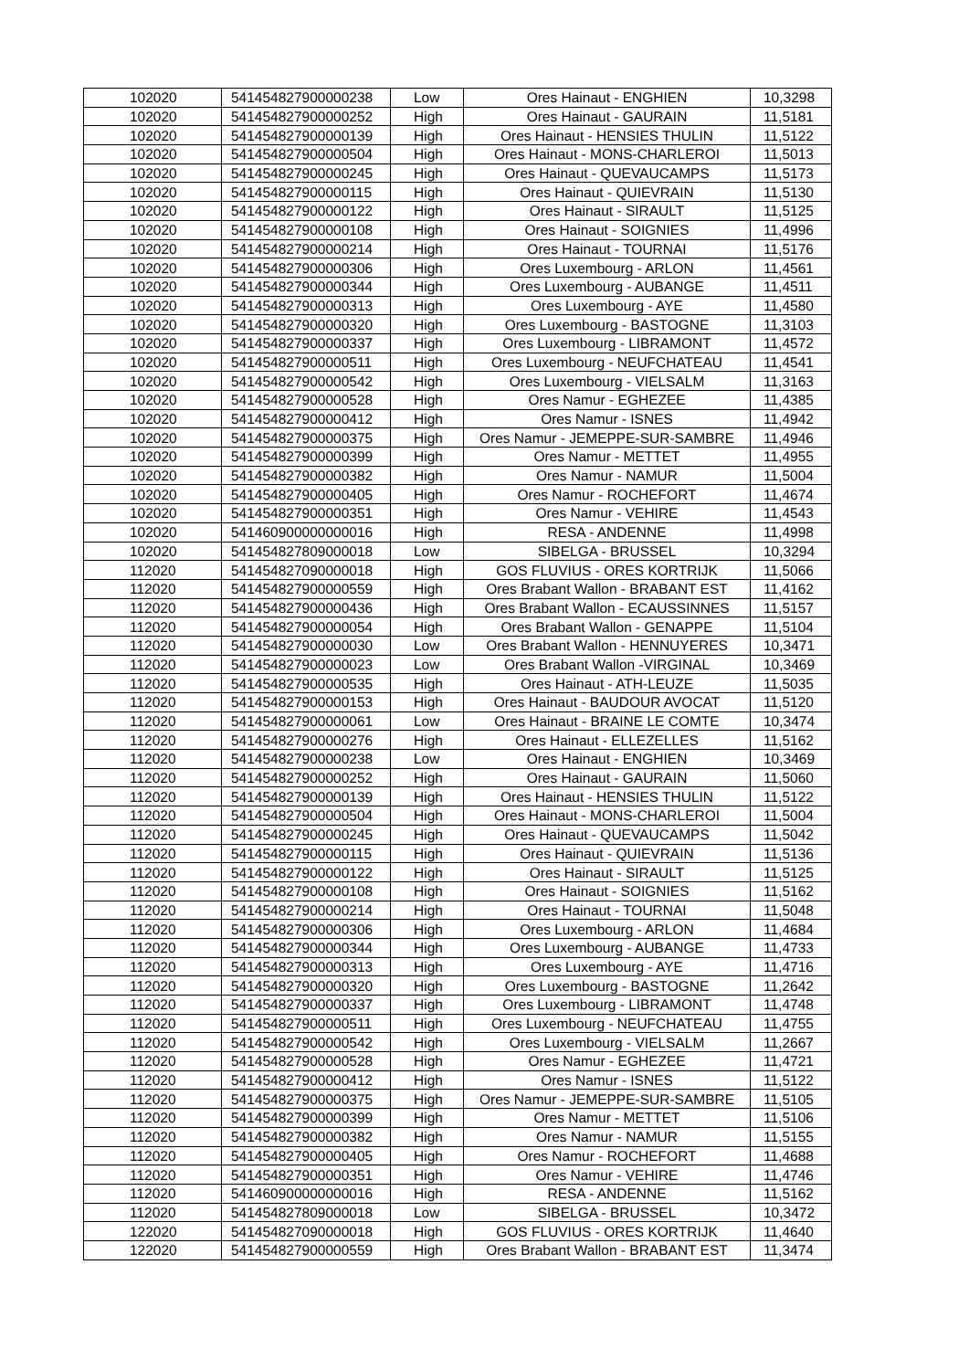| 102020 | 541454827900000238 | Low | Ores Hainaut - ENGHIEN | 10,3298 |
| 102020 | 541454827900000252 | High | Ores Hainaut - GAURAIN | 11,5181 |
| 102020 | 541454827900000139 | High | Ores Hainaut - HENSIES THULIN | 11,5122 |
| 102020 | 541454827900000504 | High | Ores Hainaut - MONS-CHARLEROI | 11,5013 |
| 102020 | 541454827900000245 | High | Ores Hainaut - QUEVAUCAMPS | 11,5173 |
| 102020 | 541454827900000115 | High | Ores Hainaut - QUIEVRAIN | 11,5130 |
| 102020 | 541454827900000122 | High | Ores Hainaut - SIRAULT | 11,5125 |
| 102020 | 541454827900000108 | High | Ores Hainaut - SOIGNIES | 11,4996 |
| 102020 | 541454827900000214 | High | Ores Hainaut - TOURNAI | 11,5176 |
| 102020 | 541454827900000306 | High | Ores Luxembourg - ARLON | 11,4561 |
| 102020 | 541454827900000344 | High | Ores Luxembourg - AUBANGE | 11,4511 |
| 102020 | 541454827900000313 | High | Ores Luxembourg - AYE | 11,4580 |
| 102020 | 541454827900000320 | High | Ores Luxembourg - BASTOGNE | 11,3103 |
| 102020 | 541454827900000337 | High | Ores Luxembourg - LIBRAMONT | 11,4572 |
| 102020 | 541454827900000511 | High | Ores Luxembourg - NEUFCHATEAU | 11,4541 |
| 102020 | 541454827900000542 | High | Ores Luxembourg - VIELSALM | 11,3163 |
| 102020 | 541454827900000528 | High | Ores Namur - EGHEZEE | 11,4385 |
| 102020 | 541454827900000412 | High | Ores Namur - ISNES | 11,4942 |
| 102020 | 541454827900000375 | High | Ores Namur - JEMEPPE-SUR-SAMBRE | 11,4946 |
| 102020 | 541454827900000399 | High | Ores Namur - METTET | 11,4955 |
| 102020 | 541454827900000382 | High | Ores Namur - NAMUR | 11,5004 |
| 102020 | 541454827900000405 | High | Ores Namur - ROCHEFORT | 11,4674 |
| 102020 | 541454827900000351 | High | Ores Namur - VEHIRE | 11,4543 |
| 102020 | 541460900000000016 | High | RESA - ANDENNE | 11,4998 |
| 102020 | 541454827809000018 | Low | SIBELGA - BRUSSEL | 10,3294 |
| 112020 | 541454827090000018 | High | GOS FLUVIUS - ORES KORTRIJK | 11,5066 |
| 112020 | 541454827900000559 | High | Ores Brabant Wallon - BRABANT EST | 11,4162 |
| 112020 | 541454827900000436 | High | Ores Brabant Wallon - ECAUSSINNES | 11,5157 |
| 112020 | 541454827900000054 | High | Ores Brabant Wallon - GENAPPE | 11,5104 |
| 112020 | 541454827900000030 | Low | Ores Brabant Wallon - HENNUYERES | 10,3471 |
| 112020 | 541454827900000023 | Low | Ores Brabant Wallon -VIRGINAL | 10,3469 |
| 112020 | 541454827900000535 | High | Ores Hainaut - ATH-LEUZE | 11,5035 |
| 112020 | 541454827900000153 | High | Ores Hainaut - BAUDOUR AVOCAT | 11,5120 |
| 112020 | 541454827900000061 | Low | Ores Hainaut - BRAINE LE COMTE | 10,3474 |
| 112020 | 541454827900000276 | High | Ores Hainaut - ELLEZELLES | 11,5162 |
| 112020 | 541454827900000238 | Low | Ores Hainaut - ENGHIEN | 10,3469 |
| 112020 | 541454827900000252 | High | Ores Hainaut - GAURAIN | 11,5060 |
| 112020 | 541454827900000139 | High | Ores Hainaut - HENSIES THULIN | 11,5122 |
| 112020 | 541454827900000504 | High | Ores Hainaut - MONS-CHARLEROI | 11,5004 |
| 112020 | 541454827900000245 | High | Ores Hainaut - QUEVAUCAMPS | 11,5042 |
| 112020 | 541454827900000115 | High | Ores Hainaut - QUIEVRAIN | 11,5136 |
| 112020 | 541454827900000122 | High | Ores Hainaut - SIRAULT | 11,5125 |
| 112020 | 541454827900000108 | High | Ores Hainaut - SOIGNIES | 11,5162 |
| 112020 | 541454827900000214 | High | Ores Hainaut - TOURNAI | 11,5048 |
| 112020 | 541454827900000306 | High | Ores Luxembourg - ARLON | 11,4684 |
| 112020 | 541454827900000344 | High | Ores Luxembourg - AUBANGE | 11,4733 |
| 112020 | 541454827900000313 | High | Ores Luxembourg - AYE | 11,4716 |
| 112020 | 541454827900000320 | High | Ores Luxembourg - BASTOGNE | 11,2642 |
| 112020 | 541454827900000337 | High | Ores Luxembourg - LIBRAMONT | 11,4748 |
| 112020 | 541454827900000511 | High | Ores Luxembourg - NEUFCHATEAU | 11,4755 |
| 112020 | 541454827900000542 | High | Ores Luxembourg - VIELSALM | 11,2667 |
| 112020 | 541454827900000528 | High | Ores Namur - EGHEZEE | 11,4721 |
| 112020 | 541454827900000412 | High | Ores Namur - ISNES | 11,5122 |
| 112020 | 541454827900000375 | High | Ores Namur - JEMEPPE-SUR-SAMBRE | 11,5105 |
| 112020 | 541454827900000399 | High | Ores Namur - METTET | 11,5106 |
| 112020 | 541454827900000382 | High | Ores Namur - NAMUR | 11,5155 |
| 112020 | 541454827900000405 | High | Ores Namur - ROCHEFORT | 11,4688 |
| 112020 | 541454827900000351 | High | Ores Namur - VEHIRE | 11,4746 |
| 112020 | 541460900000000016 | High | RESA - ANDENNE | 11,5162 |
| 112020 | 541454827809000018 | Low | SIBELGA - BRUSSEL | 10,3472 |
| 122020 | 541454827090000018 | High | GOS FLUVIUS - ORES KORTRIJK | 11,4640 |
| 122020 | 541454827900000559 | High | Ores Brabant Wallon - BRABANT EST | 11,3474 |